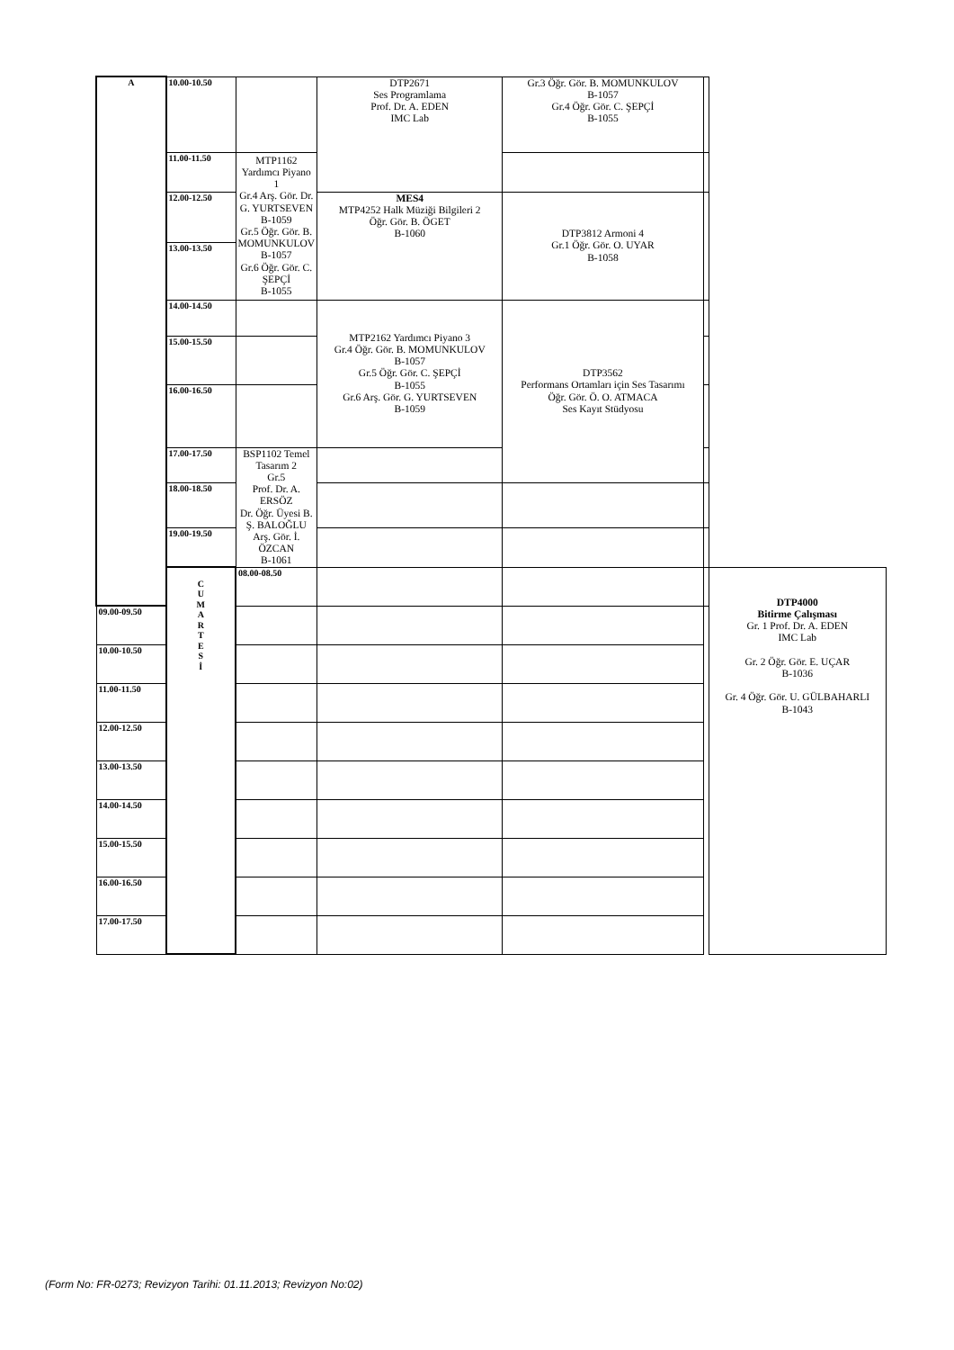| A | 10.00-10.50 | | DTP2671 Ses Programlama Prof. Dr. A. EDEN IMC Lab | Gr.3 Öğr. Gör. B. MOMUNKULOV B-1057 Gr.4 Öğr. Gör. C. ŞEPÇİ B-1055 | | |
| | 11.00-11.50 | MTP1162 Yardımcı Piyano 1 Gr.4 Arş. Gör. Dr. G. YURTSEVEN B-1059 Gr.5 Öğr. Gör. B. MOMUNKULOV B-1057 Gr.6 Öğr. Gör. C. ŞEPÇİ B-1055 | | | | |
| | 12.00-12.50 | | MES4 MTP4252 Halk Müziği Bilgileri 2 Öğr. Gör. B. ÖGET B-1060 | DTP3812 Armoni 4 Gr.1 Öğr. Gör. O. UYAR B-1058 | | |
| | 13.00-13.50 | | | | | |
| | 14.00-14.50 | | MTP2162 Yardımcı Piyano 3 Gr.4 Öğr. Gör. B. MOMUNKULOV B-1057 Gr.5 Öğr. Gör. C. ŞEPÇİ B-1055 Gr.6 Arş. Gör. G. YURTSEVEN B-1059 | DTP3562 Performans Ortamları için Ses Tasarımı Öğr. Gör. Ö. O. ATMACA Ses Kayıt Stüdyosu | | |
| | 15.00-15.50 | | | | | |
| | 16.00-16.50 | | | | | |
| | 17.00-17.50 | BSP1102 Temel Tasarım 2 Gr.5 Prof. Dr. A. ERSÖZ Dr. Öğr. Üyesi B. Ş. BALOĞLU Arş. Gör. İ. ÖZCAN B-1061 | | | | |
| | 18.00-18.50 | | | | | |
| | 19.00-19.50 | | | | | |
| | C U M A R T E S İ | 08.00-08.50 | | | | DTP4000 Bitirme Çalışması Gr. 1 Prof. Dr. A. EDEN IMC Lab Gr. 2 Öğr. Gör. E. UÇAR B-1036 Gr. 4 Öğr. Gör. U. GÜLBAHARLI B-1043 |
| 09.00-09.50 | | | | | | |
| 10.00-10.50 | | | | | | |
| 11.00-11.50 | | | | | | |
| 12.00-12.50 | | | | | | |
| 13.00-13.50 | | | | | | |
| 14.00-14.50 | | | | | | |
| 15.00-15.50 | | | | | | |
| 16.00-16.50 | | | | | | |
| 17.00-17.50 | | | | | | |
(Form No: FR-0273; Revizyon Tarihi: 01.11.2013; Revizyon No:02)